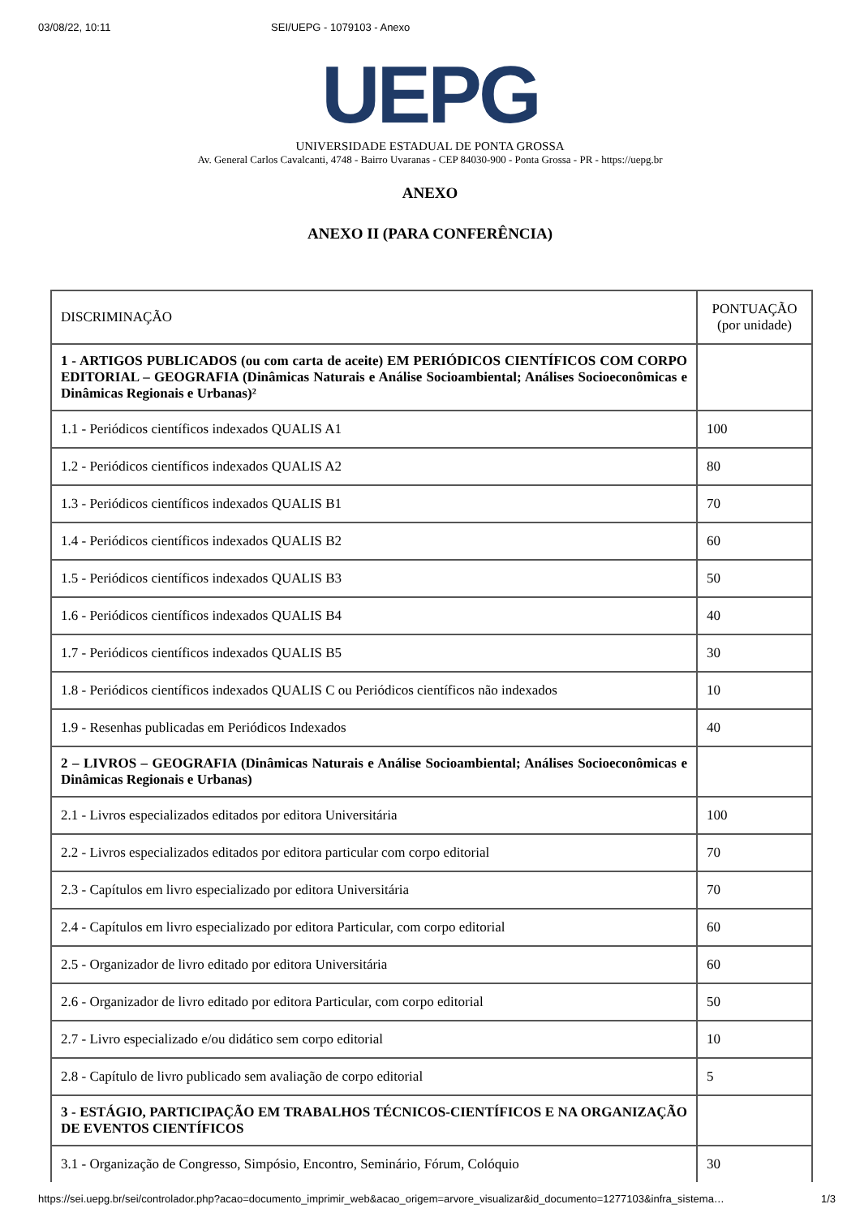03/08/22, 10:11 SEI/UEPG - 1079103 - Anexo
UEPG
UNIVERSIDADE ESTADUAL DE PONTA GROSSA
Av. General Carlos Cavalcanti, 4748 - Bairro Uvaranas - CEP 84030-900 - Ponta Grossa - PR - https://uepg.br
ANEXO
ANEXO II (PARA CONFERÊNCIA)
| DISCRIMINAÇÃO | PONTUAÇÃO (por unidade) |
| 1 - ARTIGOS PUBLICADOS (ou com carta de aceite) EM PERIÓDICOS CIENTÍFICOS COM CORPO EDITORIAL – GEOGRAFIA (Dinâmicas Naturais e Análise Socioambiental; Análises Socioeconômicas e Dinâmicas Regionais e Urbanas)² | |
| 1.1 - Periódicos científicos indexados QUALIS A1 | 100 |
| 1.2 - Periódicos científicos indexados QUALIS A2 | 80 |
| 1.3 - Periódicos científicos indexados QUALIS B1 | 70 |
| 1.4 - Periódicos científicos indexados QUALIS B2 | 60 |
| 1.5 - Periódicos científicos indexados QUALIS B3 | 50 |
| 1.6 - Periódicos científicos indexados QUALIS B4 | 40 |
| 1.7 - Periódicos científicos indexados QUALIS B5 | 30 |
| 1.8 - Periódicos científicos indexados QUALIS C ou Periódicos científicos não indexados | 10 |
| 1.9 - Resenhas publicadas em Periódicos Indexados | 40 |
| 2 – LIVROS – GEOGRAFIA (Dinâmicas Naturais e Análise Socioambiental; Análises Socioeconômicas e Dinâmicas Regionais e Urbanas) | |
| 2.1 - Livros especializados editados por editora Universitária | 100 |
| 2.2 - Livros especializados editados por editora particular com corpo editorial | 70 |
| 2.3 - Capítulos em livro especializado por editora Universitária | 70 |
| 2.4 - Capítulos em livro especializado por editora Particular, com corpo editorial | 60 |
| 2.5 - Organizador de livro editado por editora Universitária | 60 |
| 2.6 - Organizador de livro editado por editora Particular, com corpo editorial | 50 |
| 2.7 - Livro especializado e/ou didático sem corpo editorial | 10 |
| 2.8 - Capítulo de livro publicado sem avaliação de corpo editorial | 5 |
| 3 - ESTÁGIO, PARTICIPAÇÃO EM TRABALHOS TÉCNICOS-CIENTÍFICOS E NA ORGANIZAÇÃO DE EVENTOS CIENTÍFICOS | |
| 3.1 - Organização de Congresso, Simpósio, Encontro, Seminário, Fórum, Colóquio | 30 |
https://sei.uepg.br/sei/controlador.php?acao=documento_imprimir_web&acao_origem=arvore_visualizar&id_documento=1277103&infra_sistema… 1/3